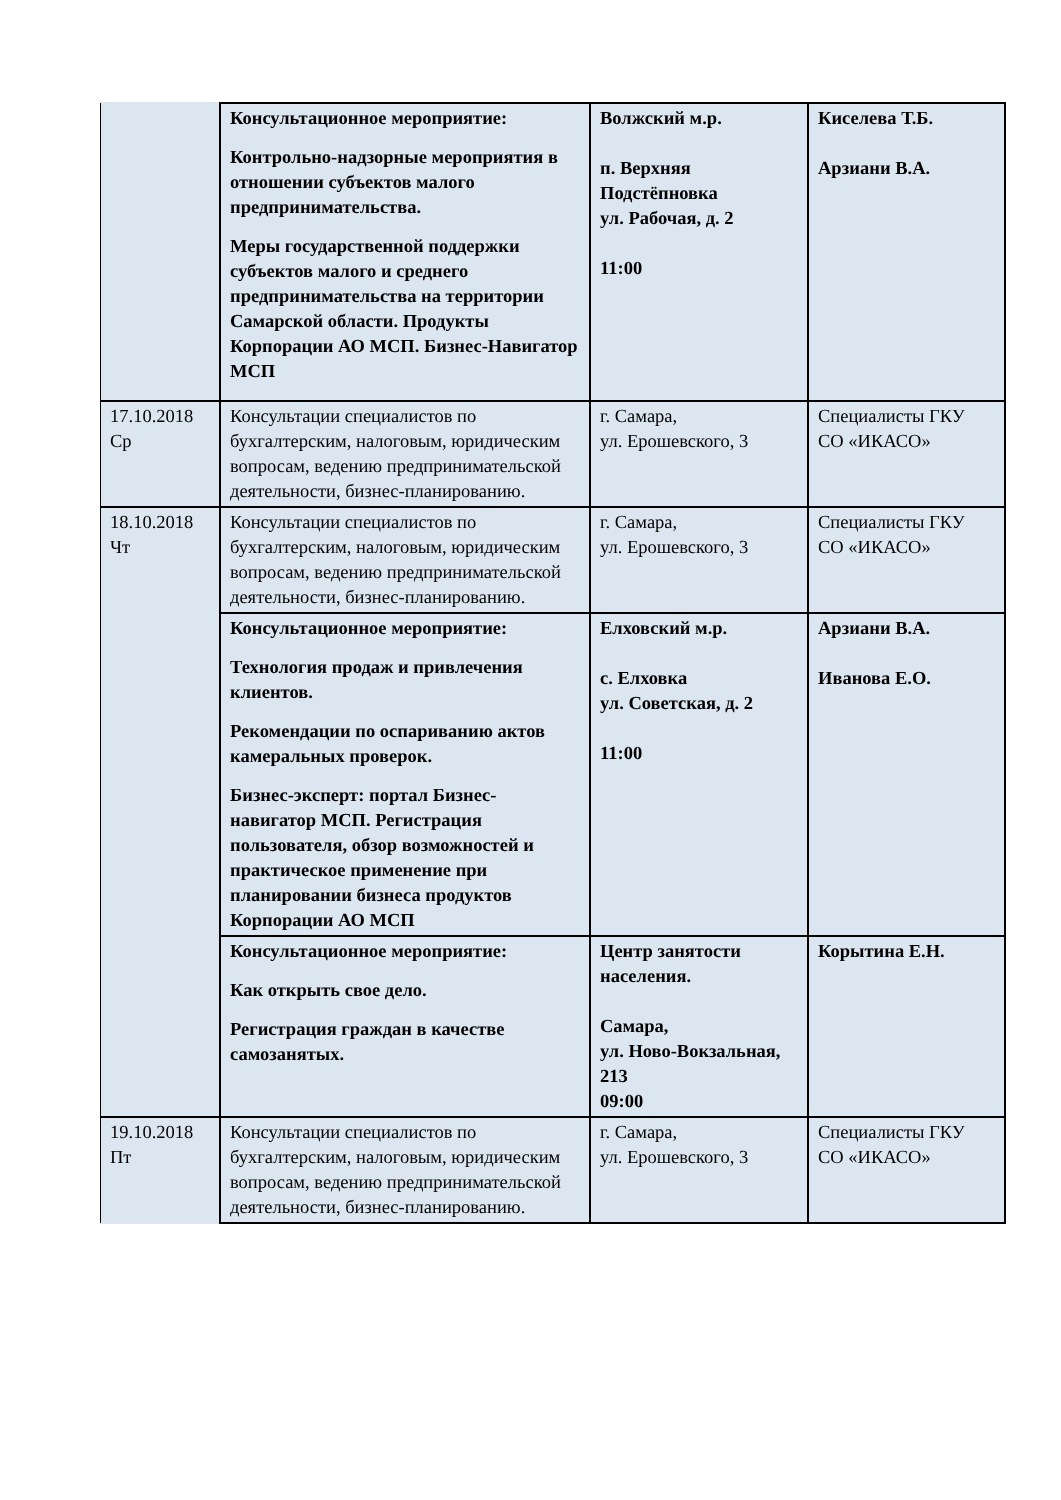| | Консультационное мероприятие: Контрольно-надзорные мероприятия в отношении субъектов малого предпринимательства. Меры государственной поддержки субъектов малого и среднего предпринимательства на территории Самарской области. Продукты Корпорации АО МСП. Бизнес-Навигатор МСП | Волжский м.р. п. Верхняя Подстёпновка ул. Рабочая, д. 2 11:00 | Киселева Т.Б. Арзиани В.А. |
| 17.10.2018 Ср | Консультации специалистов по бухгалтерским, налоговым, юридическим вопросам, ведению предпринимательской деятельности, бизнес-планированию. | г. Самара, ул. Ерошевского, 3 | Специалисты ГКУ СО «ИКАСО» |
| 18.10.2018 Чт | Консультации специалистов по бухгалтерским, налоговым, юридическим вопросам, ведению предпринимательской деятельности, бизнес-планированию. | г. Самара, ул. Ерошевского, 3 | Специалисты ГКУ СО «ИКАСО» |
| | Консультационное мероприятие: Технология продаж и привлечения клиентов. Рекомендации по оспариванию актов камеральных проверок. Бизнес-эксперт: портал Бизнес-навигатор МСП. Регистрация пользователя, обзор возможностей и практическое применение при планировании бизнеса продуктов Корпорации АО МСП | Елховский м.р. с. Елховка ул. Советская, д. 2 11:00 | Арзиани В.А. Иванова Е.О. |
| | Консультационное мероприятие: Как открыть свое дело. Регистрация граждан в качестве самозанятых. | Центр занятости населения. Самара, ул. Ново-Вокзальная, 213 09:00 | Корытина Е.Н. |
| 19.10.2018 Пт | Консультации специалистов по бухгалтерским, налоговым, юридическим вопросам, ведению предпринимательской деятельности, бизнес-планированию. | г. Самара, ул. Ерошевского, 3 | Специалисты ГКУ СО «ИКАСО» |